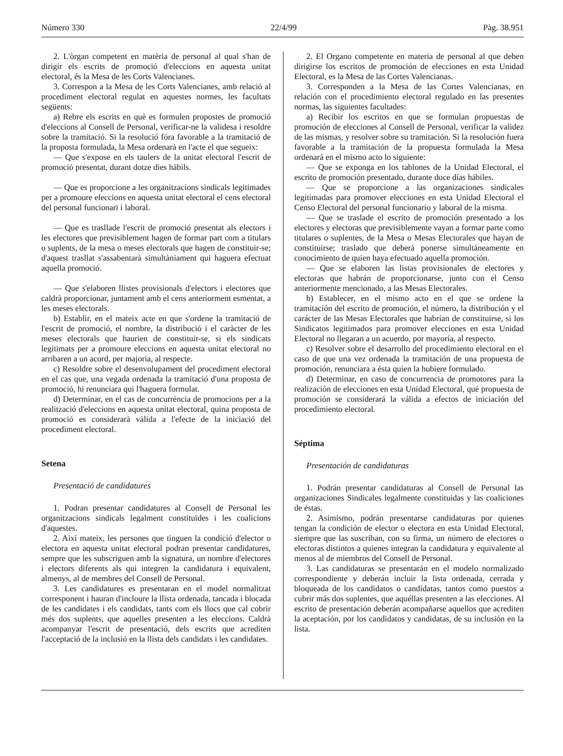Número 330 22/4/99 Pàg. 38.951
2. L'òrgan competent en matèria de personal al qual s'han de dirigir els escrits de promoció d'eleccions en aquesta unitat electoral, és la Mesa de les Corts Valencianes.
3. Correspon a la Mesa de les Corts Valencianes, amb relació al procediment electoral regulat en aquestes normes, les facultats següents:
a) Rebre els escrits en què es formulen propostes de promoció d'eleccions al Consell de Personal, verificar-ne la validesa i resoldre sobre la tramitació. Si la resolució fóra favorable a la tramitació de la proposta formulada, la Mesa ordenarà en l'acte el que segueix:
— Que s'expose en els taulers de la unitat electoral l'escrit de promoció presentat, durant dotze dies hàbils.
— Que es proporcione a les organitzacions sindicals legitimades per a promoure eleccions en aquesta unitat electoral el cens electoral del personal funcionari i laboral.
— Que es traslladе l'escrit de promoció presentat als electors i les electores que previsiblement hagen de formar part com a titulars o suplents, de la mesa o meses electorals que hagen de constituir-se; d'aquest trasllat s'assabentarà simultàniament qui haguera efectuat aquella promoció.
— Que s'elaboren llistes provisionals d'electors i electores que caldrà proporcionar, juntament amb el cens anteriorment esmentat, a les meses electorals.
b) Establir, en el mateix acte en que s'ordene la tramitació de l'escrit de promoció, el nombre, la distribució i el caràcter de les meses electorals que haurien de constituir-se, si els sindicats legitimats per a promoure eleccions en aquesta unitat electoral no arribaren a un acord, per majoria, al respecte.
c) Resoldre sobre el desenvolupament del procediment electoral en el cas que, una vegada ordenada la tramitació d'una proposta de promoció, hi renunciara qui l'haguera formulat.
d) Determinar, en el cas de concurrència de promocions per a la realització d'eleccions en aquesta unitat electoral, quina proposta de promoció es considerarà vàlida a l'efecte de la iniciació del procediment electoral.
Setena
Presentació de candidatures
1. Podran presentar candidatures al Consell de Personal les organitzacions sindicals legalment constituïdes i les coalicions d'aquestes.
2. Així mateix, les persones que tinguen la condició d'elector o electora en aquesta unitat electoral podran presentar candidatures, sempre que les subscriguen amb la signatura, un nombre d'electores i electors diferents als qui integren la candidatura i equivalent, almenys, al de membres del Consell de Personal.
3. Les candidatures es presentaran en el model normalitzat corresponent i hauran d'incloure la llista ordenada, tancada i blocada de les candidates i els candidats, tants com els llocs que cal cobrir més dos suplents, que aquelles presenten a les eleccions. Caldrà acompanyar l'escrit de presentació, dels escrits que acrediten l'acceptació de la inclusió en la llista dels candidats i les candidates.
2. El Organo competente en materia de personal al que deben dirigirse los escritos de promoción de elecciones en esta Unidad Electoral, es la Mesa de las Cortes Valencianas.
3. Corresponden a la Mesa de las Cortes Valencianas, en relación con el procedimiento electoral regulado en las presentes normas, las siguientes facultades:
a) Recibir los escritos en que se formulan propuestas de promoción de elecciones al Consell de Personal, verificar la validez de las mismas, y resolver sobre su tramitación. Si la resolución fuera favorable a la tramitación de la propuesta formulada la Mesa ordenará en el mismo acto lo siguiente:
— Que se exponga en los tablones de la Unidad Electoral, el escrito de promoción presentado, durante doce días hábiles.
— Que se proporcione a las organizaciones sindicales legitimadas para promover elecciones en esta Unidad Electoral el Censo Electoral del personal funcionario y laboral de la misma.
— Que se traslade el escrito de promoción presentado a los electores y electoras que previsiblemente vayan a formar parte como titulares o suplentes, de la Mesa o Mesas Electorales que hayan de constituirse; traslado que deberá ponerse simultáneamente en conocimiento de quien haya efectuado aquella promoción.
— Que se elaboren las listas provisionales de electores y electoras que habrán de proporcionarse, junto con el Censo anteriormente mencionado, a las Mesas Electorales.
b) Establecer, en el mismo acto en el que se ordene la tramitación del escrito de promoción, el número, la distribución y el carácter de las Mesas Electorales que habrían de constituirse, si los Sindicatos legitimados para promover elecciones en esta Unidad Electoral no llegaran a un acuerdo, por mayoría, al respecto.
c) Resolver sobre el desarrollo del procedimiento electoral en el caso de que una vez ordenada la tramitación de una propuesta de promoción, renunciara a ésta quien la hubiere formulado.
d) Determinar, en caso de concurrencia de promotores para la realización de elecciones en esta Unidad Electoral, qué propuesta de promoción se considerará la válida a efectos de iniciación del procedimiento electoral.
Séptima
Presentación de candidaturas
1. Podrán presentar candidaturas al Consell de Personal las organizaciones Sindicales legalmente constituidas y las coaliciones de éstas.
2. Asimismo, podrán presentarse candidaturas por quienes tengan la condición de elector o electora en esta Unidad Electoral, siempre que las suscriban, con su firma, un número de electores o electoras distintos a quienes integran la candidatura y equivalente al menos al de miembros del Consell de Personal.
3. Las candidaturas se presentarán en el modelo normalizado correspondiente y deberán incluir la lista ordenada, cerrada y bloqueada de los candidatos o candidatas, tantos como puestos a cubrir más dos suplentes, que aquéllas presenten a las elecciones. Al escrito de presentación deberán acompañarse aquellos que acrediten la aceptación, por los candidatos y candidatas, de su inclusión en la lista.